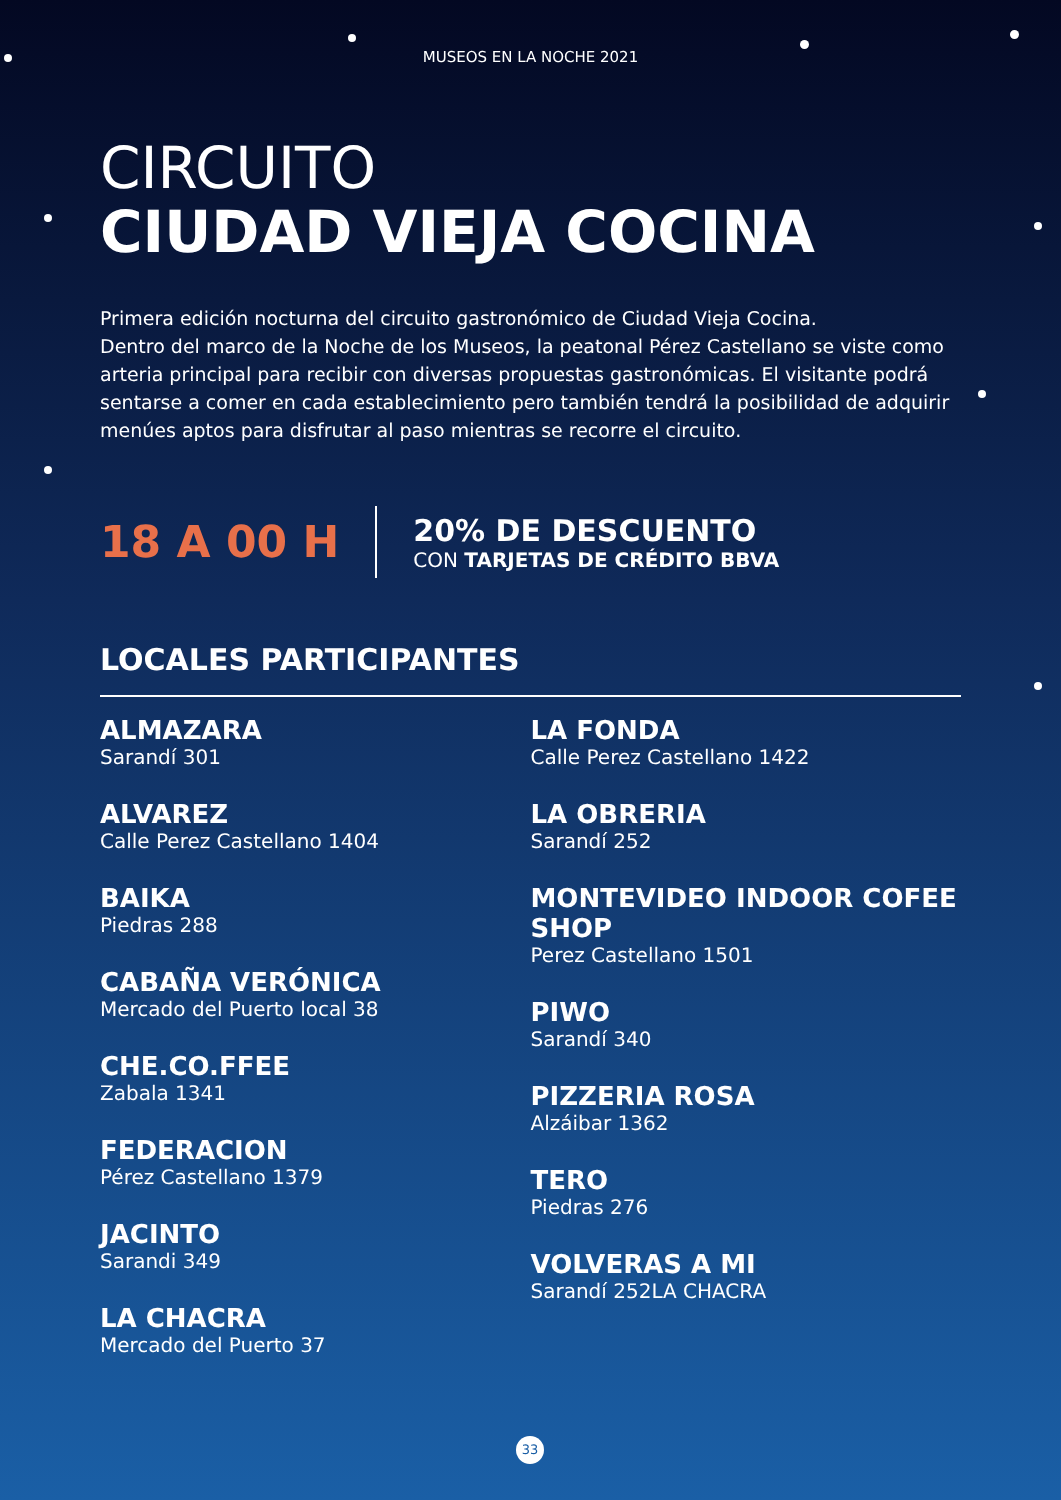MUSEOS EN LA NOCHE 2021
CIRCUITO
CIUDAD VIEJA COCINA
Primera edición nocturna del circuito gastronómico de Ciudad Vieja Cocina.
Dentro del marco de la Noche de los Museos, la peatonal Pérez Castellano se viste como arteria principal para recibir con diversas propuestas gastronómicas. El visitante podrá sentarse a comer en cada establecimiento pero también tendrá la posibilidad de adquirir menúes aptos para disfrutar al paso mientras se recorre el circuito.
18 A 00 H
20% DE DESCUENTO
CON TARJETAS DE CRÉDITO BBVA
LOCALES PARTICIPANTES
ALMAZARA
Sarandí 301
ALVAREZ
Calle Perez Castellano 1404
BAIKA
Piedras 288
CABAÑA VERÓNICA
Mercado del Puerto local 38
CHE.CO.FFEE
Zabala 1341
FEDERACION
Pérez Castellano 1379
JACINTO
Sarandi 349
LA CHACRA
Mercado del Puerto 37
LA FONDA
Calle Perez Castellano 1422
LA OBRERIA
Sarandí 252
MONTEVIDEO INDOOR COFEE SHOP
Perez Castellano 1501
PIWO
Sarandí 340
PIZZERIA ROSA
Alzáibar 1362
TERO
Piedras 276
VOLVERAS A MI
Sarandí 252LA CHACRA
33